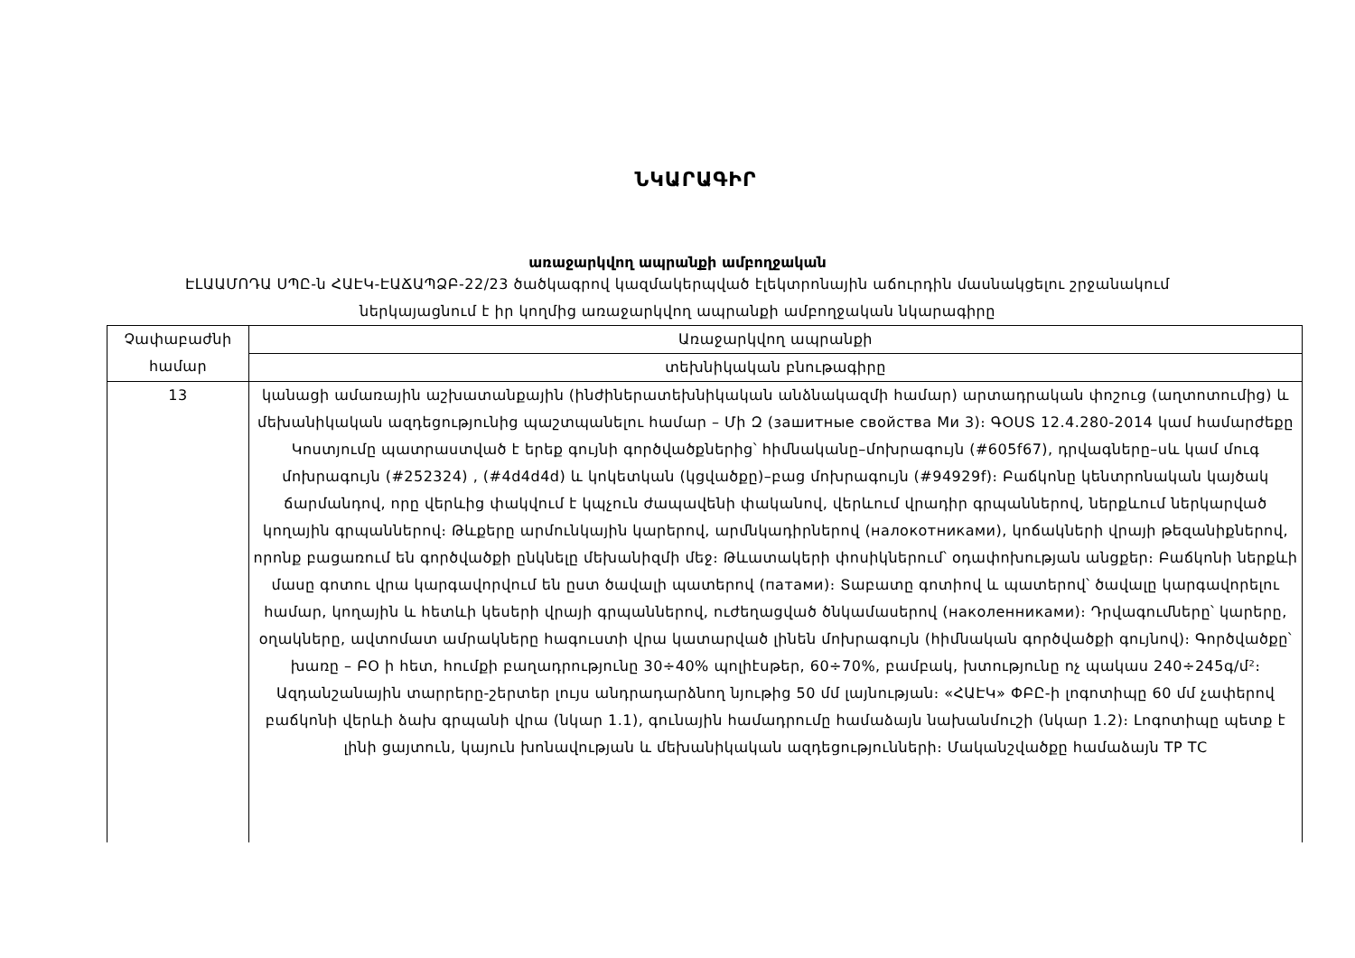ՆԿԱՐԱԳԻՐ
առաջարկվող ապրանքի ամբողջական
ԷԼԱԱՄՈԴԱ ՍՊԸ-ն ՀԱԷԿ-ԷԱՃԱՊՁԲ-22/23 ծածկագրով կազմակերպված էլեկտրոնային աճուրդին մասնակցելու շրջանակում ներկայացնում է իր կողմից առաջարկվող ապրանքի ամբողջական նկարագիրը
| Չափաբաժնի համար | Առաջարկվող ապրանքի |
| | տեխնիկական բնութագիրը |
| 13 | կանացի ամառային աշխատանքային (ինժիներատեխնիկական անձնակազմի համար) արտադրական փոշուց (աղտոտումից) և մեխանիկական ազդեցությունից պաշտպանելու համար – Մի Զ (зашитные свойства Ми 3)։ ԳՕՍՏ 12.4.280-2014 կամ համարժեքը Կոստյումը պատրաստված է երեք գույնի գործվածքներից՝ հիմնականը–մոխրագույն (#605f67), դրվագները–սև կամ մուգ մոխրագույն (#252324) , (#4d4d4d) և կոկետկան (կցվածքը)–բաց մոխրագույն (#94929f)։ Բաճկոնը կենտրոնական կայծակ ճարմանդով, որը վերևից փակվում է կպչուն ժապավենի փականով, վերևում վրադիր գրպաններով, ներքևում ներկարված կողային գրպաններով։ Թևքերը արմունկային կարերով, արմնկադիրներով (налокотниками), կոճակների վրայի թեզանիքներով, որոնք բացառում են գործվածքի ընկնելը մեխանիզմի մեջ։ Թևատակերի փոսիկներում՝ օդափոխության անցքեր։ Բաճկոնի ներքևի մասը գոտու վրա կարգավորվում են ըստ ծավալի պատերով (патами)։ Տաբատը գոտիով և պատերով՝ ծավալը կարգավորելու համար, կողային և հետևի կեսերի վրայի գրպաններով, ուժեղացված ծնկամասերով (наколенниками)։ Դրվագումները՝ կարերը, օղակները, ավտոմատ ամրակները հագուստի վրա կատարված լինեն մոխրագույն (հիմնական գործվածքի գույնով)։ Գործվածքը՝ խառը – ԲՕ ի հետ, հումքի բաղադրությունը 30÷40% պոլիէսթեր, 60÷70%, բամբակ, խտությունը ոչ պակաս 240÷245գ/մ²։ Ազդանշանային տարրերը-շերտեր լույս անդրադարձնող նյութից 50 մմ լայնության։ «ՀԱԷԿ» ՓԲԸ-ի լոգոտիպը 60 մմ չափերով բաճկոնի վերևի ձախ գրպանի վրա (նկար 1.1), գունային համադրումը համաձայն նախանմուշի (նկար 1.2)։ Լոգոտիպը պետք է լինի ցայտուն, կայուն խոնավության և մեխանիկական ազդեցությունների։ Մականշվածքը համաձայն ТР ТС |